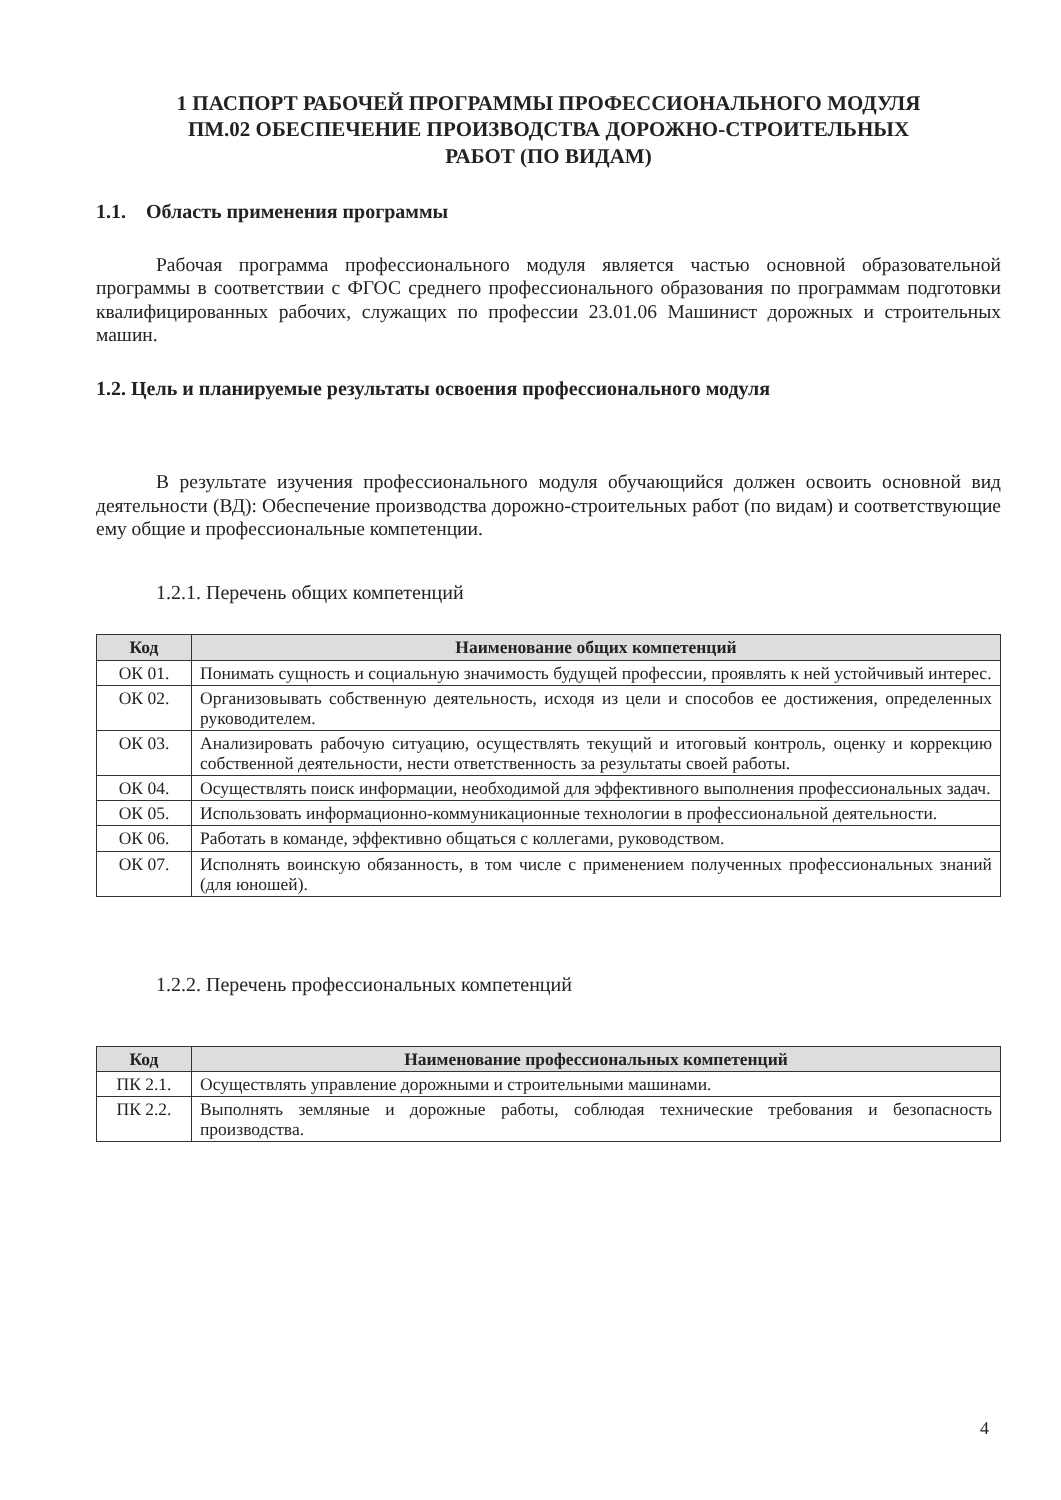1 ПАСПОРТ РАБОЧЕЙ ПРОГРАММЫ ПРОФЕССИОНАЛЬНОГО МОДУЛЯ
ПМ.02 ОБЕСПЕЧЕНИЕ ПРОИЗВОДСТВА ДОРОЖНО-СТРОИТЕЛЬНЫХ
РАБОТ (ПО ВИДАМ)
1.1. Область применения программы
Рабочая программа профессионального модуля является частью основной образовательной программы в соответствии с ФГОС среднего профессионального образования по программам подготовки квалифицированных рабочих, служащих по профессии 23.01.06 Машинист дорожных и строительных машин.
1.2. Цель и планируемые результаты освоения профессионального модуля
В результате изучения профессионального модуля обучающийся должен освоить основной вид деятельности (ВД): Обеспечение производства дорожно-строительных работ (по видам) и соответствующие ему общие и профессиональные компетенции.
1.2.1. Перечень общих компетенций
| Код | Наименование общих компетенций |
| --- | --- |
| ОК 01. | Понимать сущность и социальную значимость будущей профессии, проявлять к ней устойчивый интерес. |
| ОК 02. | Организовывать собственную деятельность, исходя из цели и способов ее достижения, определенных руководителем. |
| ОК 03. | Анализировать рабочую ситуацию, осуществлять текущий и итоговый контроль, оценку и коррекцию собственной деятельности, нести ответственность за результаты своей работы. |
| ОК 04. | Осуществлять поиск информации, необходимой для эффективного выполнения профессиональных задач. |
| ОК 05. | Использовать информационно-коммуникационные технологии в профессиональной деятельности. |
| ОК 06. | Работать в команде, эффективно общаться с коллегами, руководством. |
| ОК 07. | Исполнять воинскую обязанность, в том числе с применением полученных профессиональных знаний (для юношей). |
1.2.2. Перечень профессиональных компетенций
| Код | Наименование профессиональных компетенций |
| --- | --- |
| ПК 2.1. | Осуществлять управление дорожными и строительными машинами. |
| ПК 2.2. | Выполнять земляные и дорожные работы, соблюдая технические требования и безопасность производства. |
4